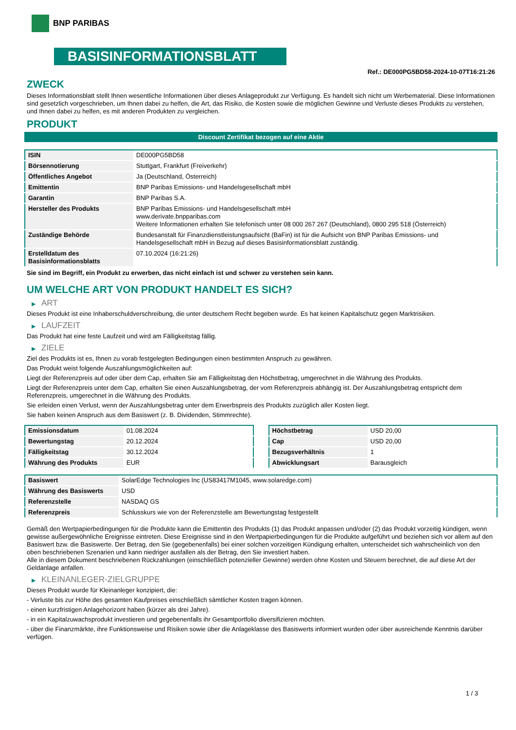BNP PARIBAS
BASISINFORMATIONSBLATT
Ref.: DE000PG5BD58-2024-10-07T16:21:26
ZWECK
Dieses Informationsblatt stellt Ihnen wesentliche Informationen über dieses Anlageprodukt zur Verfügung. Es handelt sich nicht um Werbematerial. Diese Informationen sind gesetzlich vorgeschrieben, um Ihnen dabei zu helfen, die Art, das Risiko, die Kosten sowie die möglichen Gewinne und Verluste dieses Produkts zu verstehen, und Ihnen dabei zu helfen, es mit anderen Produkten zu vergleichen.
PRODUKT
Discount Zertifikat bezogen auf eine Aktie
| ISIN | DE000PG5BD58 |
| Börsennotierung | Stuttgart, Frankfurt (Freiverkehr) |
| Öffentliches Angebot | Ja (Deutschland, Österreich) |
| Emittentin | BNP Paribas Emissions- und Handelsgesellschaft mbH |
| Garantin | BNP Paribas S.A. |
| Hersteller des Produkts | BNP Paribas Emissions- und Handelsgesellschaft mbH www.derivate.bnpparibas.com Weitere Informationen erhalten Sie telefonisch unter 08 000 267 267 (Deutschland), 0800 295 518 (Österreich) |
| Zuständige Behörde | Bundesanstalt für Finanzdienstleistungsaufsicht (BaFin) ist für die Aufsicht von BNP Paribas Emissions- und Handelsgesellschaft mbH in Bezug auf dieses Basisinformationsblatt zuständig. |
| Erstelldatum des Basisinformationsblatts | 07.10.2024 (16:21:26) |
Sie sind im Begriff, ein Produkt zu erwerben, das nicht einfach ist und schwer zu verstehen sein kann.
UM WELCHE ART VON PRODUKT HANDELT ES SICH?
▶ ART
Dieses Produkt ist eine Inhaberschuldverschreibung, die unter deutschem Recht begeben wurde. Es hat keinen Kapitalschutz gegen Marktrisiken.
▶ LAUFZEIT
Das Produkt hat eine feste Laufzeit und wird am Fälligkeitstag fällig.
▶ ZIELE
Ziel des Produkts ist es, Ihnen zu vorab festgelegten Bedingungen einen bestimmten Anspruch zu gewähren.
Das Produkt weist folgende Auszahlungsmöglichkeiten auf:
Liegt der Referenzpreis auf oder über dem Cap, erhalten Sie am Fälligkeitstag den Höchstbetrag, umgerechnet in die Währung des Produkts.
Liegt der Referenzpreis unter dem Cap, erhalten Sie einen Auszahlungsbetrag, der vom Referenzpreis abhängig ist. Der Auszahlungsbetrag entspricht dem Referenzpreis, umgerechnet in die Währung des Produkts.
Sie erleiden einen Verlust, wenn der Auszahlungsbetrag unter dem Erwerbspreis des Produkts zuzüglich aller Kosten liegt.
Sie haben keinen Anspruch aus dem Basiswert (z. B. Dividenden, Stimmrechte).
| Emissionsdatum | 01.08.2024 |
| Bewertungstag | 20.12.2024 |
| Fälligkeitstag | 30.12.2024 |
| Währung des Produkts | EUR |
| Höchstbetrag | USD 20,00 |
| Cap | USD 20,00 |
| Bezugsverhältnis | 1 |
| Abwicklungsart | Barausgleich |
| Basiswert | SolarEdge Technologies Inc (US83417M1045, www.solaredge.com) |
| Währung des Basiswerts | USD |
| Referenzstelle | NASDAQ GS |
| Referenzpreis | Schlusskurs wie von der Referenzstelle am Bewertungstag festgestellt |
Gemäß den Wertpapierbedingungen für die Produkte kann die Emittentin des Produkts (1) das Produkt anpassen und/oder (2) das Produkt vorzeitig kündigen, wenn gewisse außergewöhnliche Ereignisse eintreten. Diese Ereignisse sind in den Wertpapierbedingungen für die Produkte aufgeführt und beziehen sich vor allem auf den Basiswert bzw. die Basiswerte. Der Betrag, den Sie (gegebenenfalls) bei einer solchen vorzeitigen Kündigung erhalten, unterscheidet sich wahrscheinlich von den oben beschriebenen Szenarien und kann niedriger ausfallen als der Betrag, den Sie investiert haben.
Alle in diesem Dokument beschriebenen Rückzahlungen (einschließlich potenzieller Gewinne) werden ohne Kosten und Steuern berechnet, die auf diese Art der Geldanlage anfallen.
▶ KLEINANLEGER-ZIELGRUPPE
Dieses Produkt wurde für Kleinanleger konzipiert, die:
- Verluste bis zur Höhe des gesamten Kaufpreises einschließlich sämtlicher Kosten tragen können.
- einen kurzfristigen Anlagehorizont haben (kürzer als drei Jahre).
- in ein Kapitalzuwachsprodukt investieren und gegebenenfalls ihr Gesamtportfolio diversifizieren möchten.
- über die Finanzmärkte, ihre Funktionsweise und Risiken sowie über die Anlageklasse des Basiswerts informiert wurden oder über ausreichende Kenntnis darüber verfügen.
1 / 3